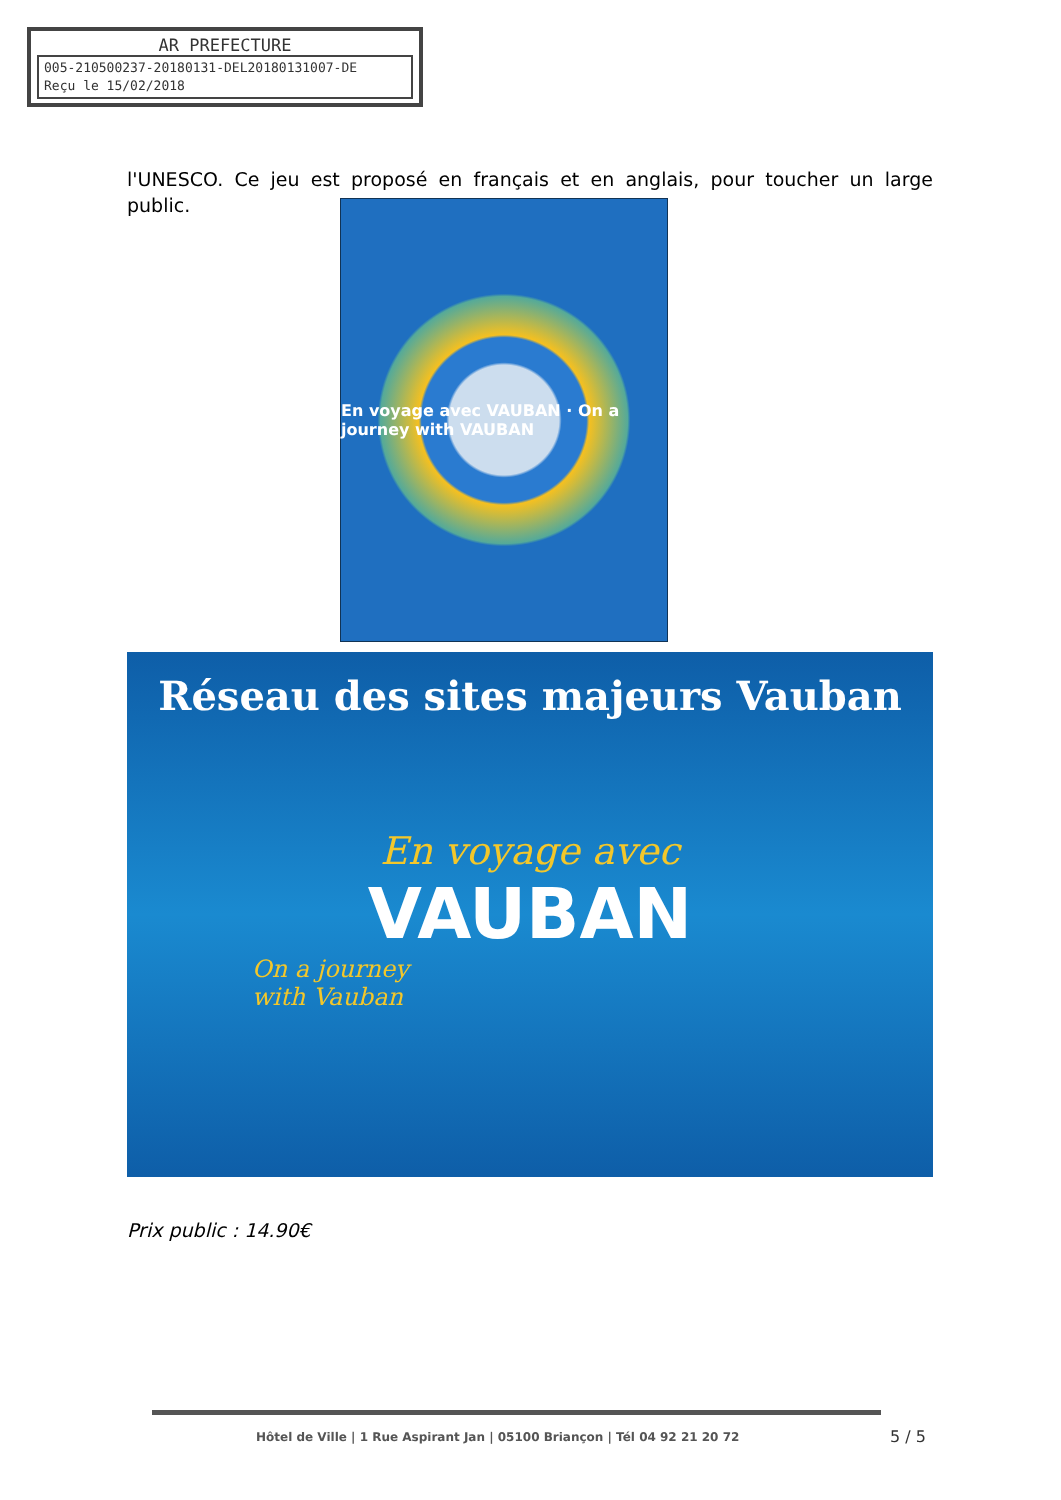AR PREFECTURE
005-210500237-20180131-DEL20180131007-DE
Reçu le 15/02/2018
l'UNESCO. Ce jeu est proposé en français et en anglais, pour toucher un large public.
En voyage avec VAUBAN · On a journey with VAUBAN
Réseau des sites majeurs Vauban
En voyage avec
VAUBAN
On a journey
with Vauban
Prix public : 14.90€
Hôtel de Ville | 1 Rue Aspirant Jan | 05100 Briançon | Tél 04 92 21 20 72
5 / 5